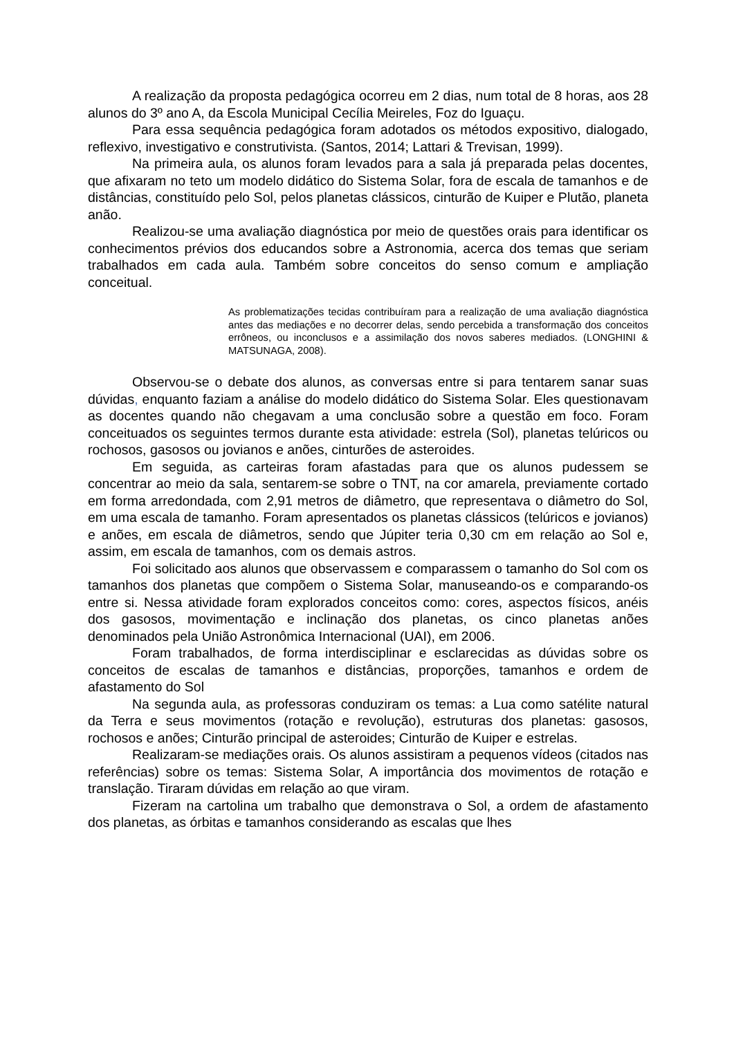A realização da proposta pedagógica ocorreu em 2 dias, num total de 8 horas, aos 28 alunos do 3º ano A, da Escola Municipal Cecília Meireles, Foz do Iguaçu.
Para essa sequência pedagógica foram adotados os métodos expositivo, dialogado, reflexivo, investigativo e construtivista. (Santos, 2014; Lattari & Trevisan, 1999).
Na primeira aula, os alunos foram levados para a sala já preparada pelas docentes, que afixaram no teto um modelo didático do Sistema Solar, fora de escala de tamanhos e de distâncias, constituído pelo Sol, pelos planetas clássicos, cinturão de Kuiper e Plutão, planeta anão.
Realizou-se uma avaliação diagnóstica por meio de questões orais para identificar os conhecimentos prévios dos educandos sobre a Astronomia, acerca dos temas que seriam trabalhados em cada aula. Também sobre conceitos do senso comum e ampliação conceitual.
As problematizações tecidas contribuíram para a realização de uma avaliação diagnóstica antes das mediações e no decorrer delas, sendo percebida a transformação dos conceitos errôneos, ou inconclusos e a assimilação dos novos saberes mediados. (LONGHINI & MATSUNAGA, 2008).
Observou-se o debate dos alunos, as conversas entre si para tentarem sanar suas dúvidas, enquanto faziam a análise do modelo didático do Sistema Solar. Eles questionavam as docentes quando não chegavam a uma conclusão sobre a questão em foco. Foram conceituados os seguintes termos durante esta atividade: estrela (Sol), planetas telúricos ou rochosos, gasosos ou jovianos e anões, cinturões de asteroides.
Em seguida, as carteiras foram afastadas para que os alunos pudessem se concentrar ao meio da sala, sentarem-se sobre o TNT, na cor amarela, previamente cortado em forma arredondada, com 2,91 metros de diâmetro, que representava o diâmetro do Sol, em uma escala de tamanho. Foram apresentados os planetas clássicos (telúricos e jovianos) e anões, em escala de diâmetros, sendo que Júpiter teria 0,30 cm em relação ao Sol e, assim, em escala de tamanhos, com os demais astros.
Foi solicitado aos alunos que observassem e comparassem o tamanho do Sol com os tamanhos dos planetas que compõem o Sistema Solar, manuseando-os e comparando-os entre si. Nessa atividade foram explorados conceitos como: cores, aspectos físicos, anéis dos gasosos, movimentação e inclinação dos planetas, os cinco planetas anões denominados pela União Astronômica Internacional (UAI), em 2006.
Foram trabalhados, de forma interdisciplinar e esclarecidas as dúvidas sobre os conceitos de escalas de tamanhos e distâncias, proporções, tamanhos e ordem de afastamento do Sol
Na segunda aula, as professoras conduziram os temas: a Lua como satélite natural da Terra e seus movimentos (rotação e revolução), estruturas dos planetas: gasosos, rochosos e anões; Cinturão principal de asteroides; Cinturão de Kuiper e estrelas.
Realizaram-se mediações orais. Os alunos assistiram a pequenos vídeos (citados nas referências) sobre os temas: Sistema Solar, A importância dos movimentos de rotação e translação. Tiraram dúvidas em relação ao que viram.
Fizeram na cartolina um trabalho que demonstrava o Sol, a ordem de afastamento dos planetas, as órbitas e tamanhos considerando as escalas que lhes